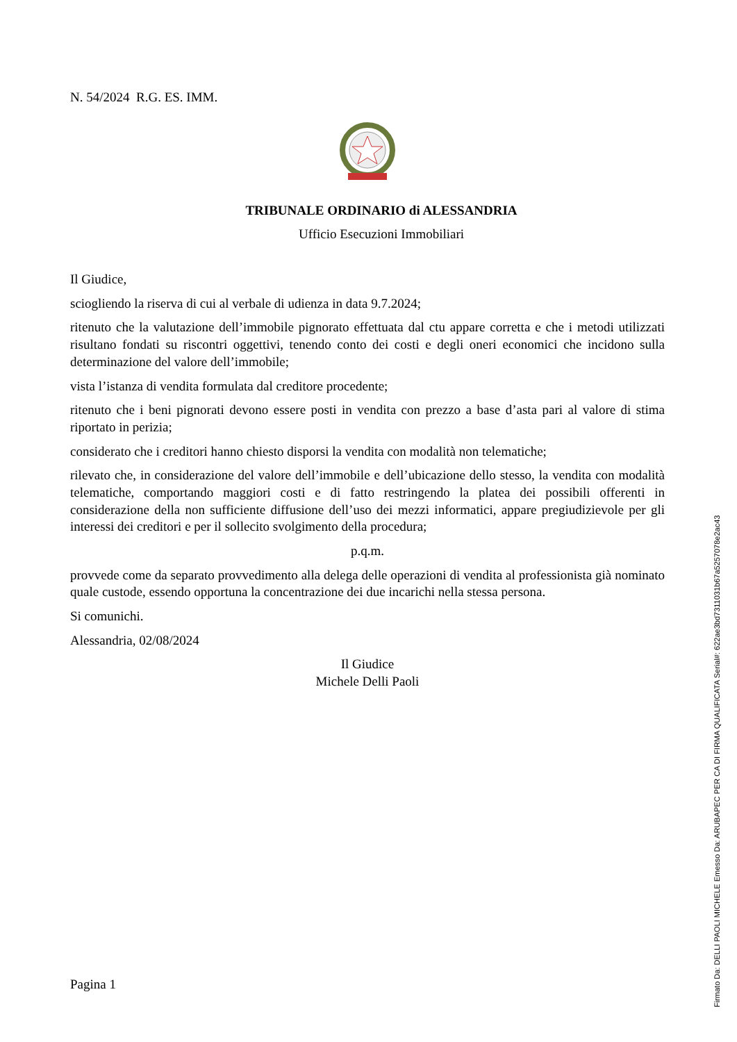N. 54/2024 R.G. ES. IMM.
TRIBUNALE ORDINARIO di ALESSANDRIA
Ufficio Esecuzioni Immobiliari
Il Giudice,
sciogliendo la riserva di cui al verbale di udienza in data 9.7.2024;
ritenuto che la valutazione dell’immobile pignorato effettuata dal ctu appare corretta e che i metodi utilizzati risultano fondati su riscontri oggettivi, tenendo conto dei costi e degli oneri economici che incidono sulla determinazione del valore dell’immobile;
vista l’istanza di vendita formulata dal creditore procedente;
ritenuto che i beni pignorati devono essere posti in vendita con prezzo a base d’asta pari al valore di stima riportato in perizia;
considerato che i creditori hanno chiesto disporsi la vendita con modalità non telematiche;
rilevato che, in considerazione del valore dell’immobile e dell’ubicazione dello stesso, la vendita con modalità telematiche, comportando maggiori costi e di fatto restringendo la platea dei possibili offerenti in considerazione della non sufficiente diffusione dell’uso dei mezzi informatici, appare pregiudizievole per gli interessi dei creditori e per il sollecito svolgimento della procedura;
p.q.m.
provvede come da separato provvedimento alla delega delle operazioni di vendita al professionista già nominato quale custode, essendo opportuna la concentrazione dei due incarichi nella stessa persona.
Si comunichi.
Alessandria, 02/08/2024
Il Giudice
Michele Delli Paoli
Pagina 1
Firmato Da: DELLI PAOLI MICHELE Emesso Da: ARUBAPEC PER CA DI FIRMA QUALIFICATA Serial#: 622ae3bd7311031b67a5257078e2ac43